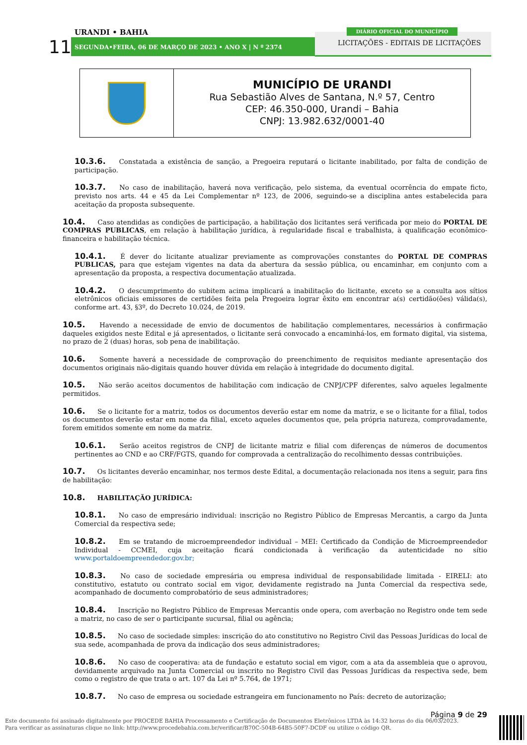11
URANDI • BAHIA
SEGUNDA•FEIRA, 06 DE MARÇO DE 2023 • ANO X | N º 2374
DIÁRIO OFICIAL DO MUNICÍPIO
LICITAÇÕES - EDITAIS DE LICITAÇÕES
MUNICÍPIO DE URANDI
Rua Sebastião Alves de Santana, N.º 57, Centro
CEP: 46.350-000, Urandi – Bahia
CNPJ: 13.982.632/0001-40
10.3.6. Constatada a existência de sanção, a Pregoeira reputará o licitante inabilitado, por falta de condição de participação.
10.3.7. No caso de inabilitação, haverá nova verificação, pelo sistema, da eventual ocorrência do empate ficto, previsto nos arts. 44 e 45 da Lei Complementar nº 123, de 2006, seguindo-se a disciplina antes estabelecida para aceitação da proposta subsequente.
10.4. Caso atendidas as condições de participação, a habilitação dos licitantes será verificada por meio do PORTAL DE COMPRAS PUBLICAS, em relação à habilitação jurídica, à regularidade fiscal e trabalhista, à qualificação econômico-financeira e habilitação técnica.
10.4.1. É dever do licitante atualizar previamente as comprovações constantes do PORTAL DE COMPRAS PUBLICAS, para que estejam vigentes na data da abertura da sessão pública, ou encaminhar, em conjunto com a apresentação da proposta, a respectiva documentação atualizada.
10.4.2. O descumprimento do subitem acima implicará a inabilitação do licitante, exceto se a consulta aos sítios eletrônicos oficiais emissores de certidões feita pela Pregoeira lograr êxito em encontrar a(s) certidão(ões) válida(s), conforme art. 43, §3º, do Decreto 10.024, de 2019.
10.5. Havendo a necessidade de envio de documentos de habilitação complementares, necessários à confirmação daqueles exigidos neste Edital e já apresentados, o licitante será convocado a encaminhá-los, em formato digital, via sistema, no prazo de 2 (duas) horas, sob pena de inabilitação.
10.6. Somente haverá a necessidade de comprovação do preenchimento de requisitos mediante apresentação dos documentos originais não-digitais quando houver dúvida em relação à integridade do documento digital.
10.5. Não serão aceitos documentos de habilitação com indicação de CNPJ/CPF diferentes, salvo aqueles legalmente permitidos.
10.6. Se o licitante for a matriz, todos os documentos deverão estar em nome da matriz, e se o licitante for a filial, todos os documentos deverão estar em nome da filial, exceto aqueles documentos que, pela própria natureza, comprovadamente, forem emitidos somente em nome da matriz.
10.6.1. Serão aceitos registros de CNPJ de licitante matriz e filial com diferenças de números de documentos pertinentes ao CND e ao CRF/FGTS, quando for comprovada a centralização do recolhimento dessas contribuições.
10.7. Os licitantes deverão encaminhar, nos termos deste Edital, a documentação relacionada nos itens a seguir, para fins de habilitação:
10.8. HABILITAÇÃO JURÍDICA:
10.8.1. No caso de empresário individual: inscrição no Registro Público de Empresas Mercantis, a cargo da Junta Comercial da respectiva sede;
10.8.2. Em se tratando de microempreendedor individual – MEI: Certificado da Condição de Microempreendedor Individual - CCMEI, cuja aceitação ficará condicionada à verificação da autenticidade no sítio www.portaldoempreendedor.gov.br;
10.8.3. No caso de sociedade empresária ou empresa individual de responsabilidade limitada - EIRELI: ato constitutivo, estatuto ou contrato social em vigor, devidamente registrado na Junta Comercial da respectiva sede, acompanhado de documento comprobatório de seus administradores;
10.8.4. Inscrição no Registro Público de Empresas Mercantis onde opera, com averbação no Registro onde tem sede a matriz, no caso de ser o participante sucursal, filial ou agência;
10.8.5. No caso de sociedade simples: inscrição do ato constitutivo no Registro Civil das Pessoas Jurídicas do local de sua sede, acompanhada de prova da indicação dos seus administradores;
10.8.6. No caso de cooperativa: ata de fundação e estatuto social em vigor, com a ata da assembleia que o aprovou, devidamente arquivado na Junta Comercial ou inscrito no Registro Civil das Pessoas Jurídicas da respectiva sede, bem como o registro de que trata o art. 107 da Lei nº 5.764, de 1971;
10.8.7. No caso de empresa ou sociedade estrangeira em funcionamento no País: decreto de autorização;
Página 9 de 29
Este documento foi assinado digitalmente por PROCEDE BAHIA Processamento e Certificação de Documentos Eletrônicos LTDA às 14:32 horas do dia 06/03/2023.
Para verificar as assinaturas clique no link: http://www.procedebahia.com.br/verificar/B70C-504B-64B5-50F7-DCDF ou utilize o código QR.